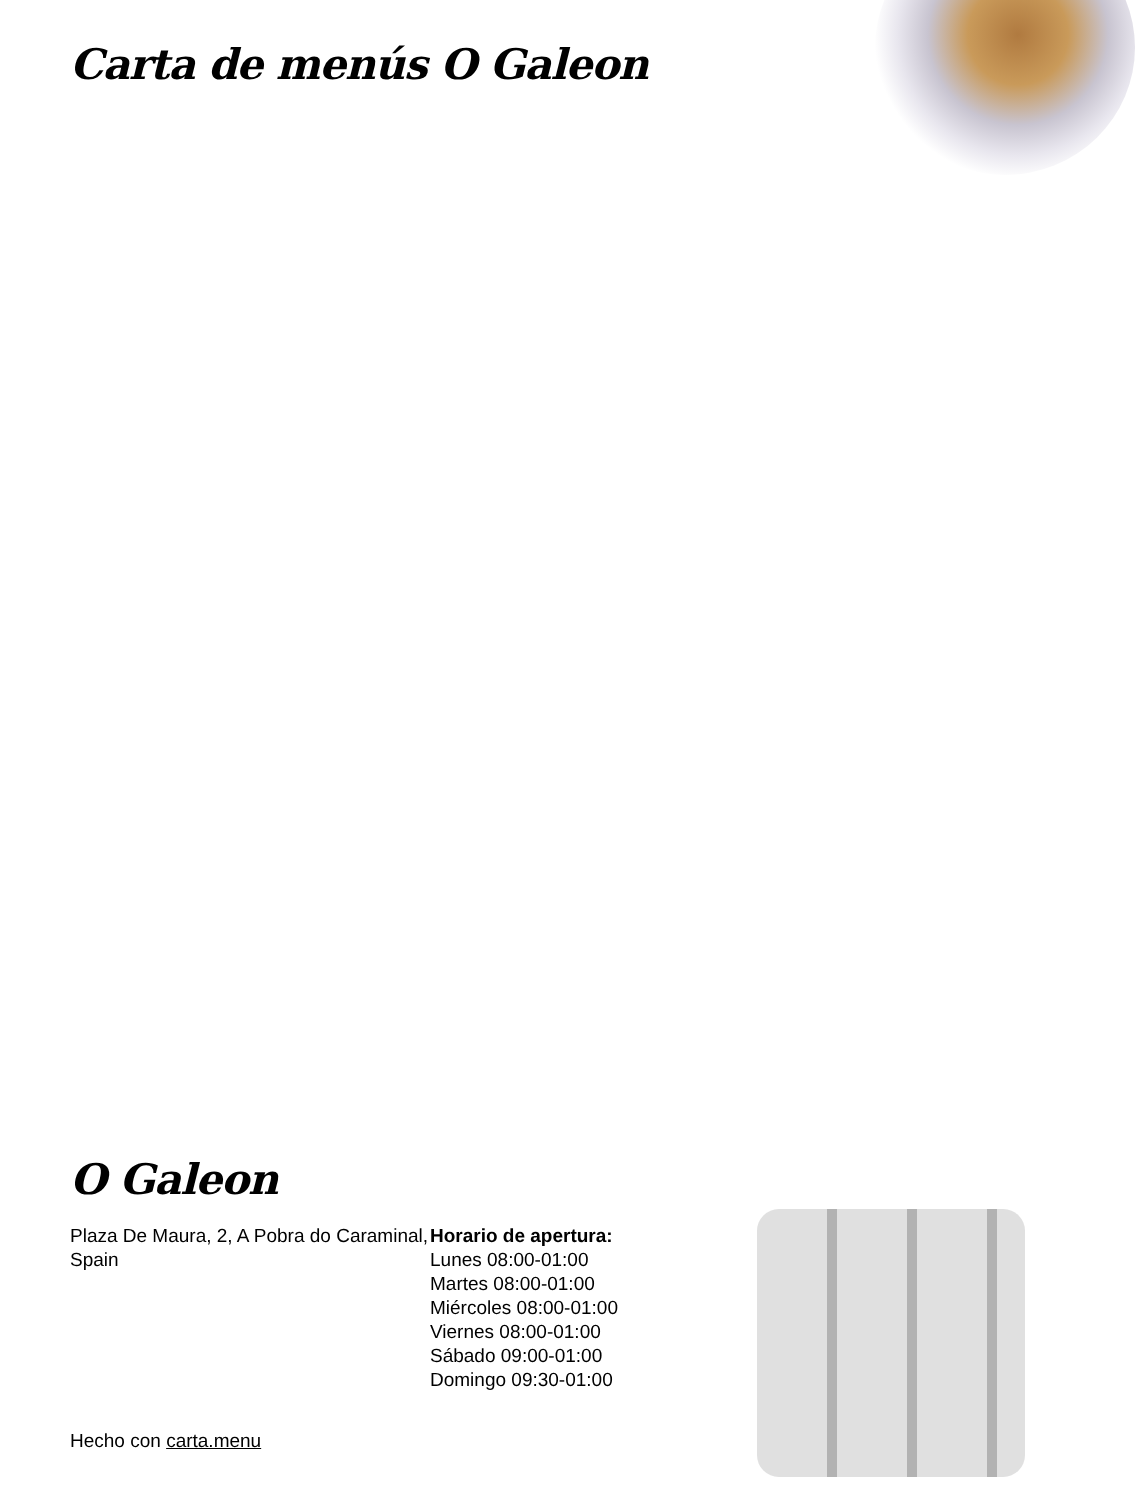Carta de menús O Galeon
O Galeon
Plaza De Maura, 2, A Pobra do Caraminal, Spain
Horario de apertura:
Lunes 08:00-01:00
Martes 08:00-01:00
Miércoles 08:00-01:00
Viernes 08:00-01:00
Sábado 09:00-01:00
Domingo 09:30-01:00
Hecho con carta.menu